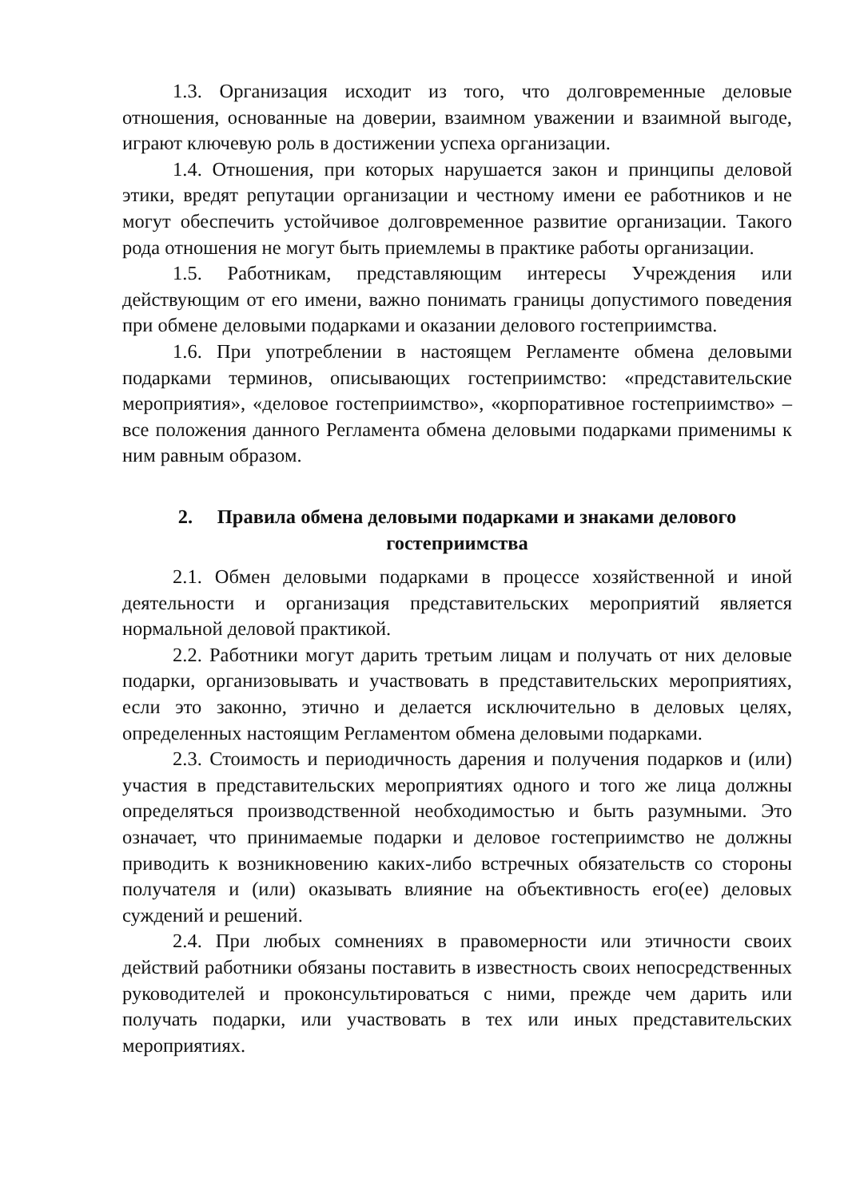1.3. Организация исходит из того, что долговременные деловые отношения, основанные на доверии, взаимном уважении и взаимной выгоде, играют ключевую роль в достижении успеха организации.
1.4. Отношения, при которых нарушается закон и принципы деловой этики, вредят репутации организации и честному имени ее работников и не могут обеспечить устойчивое долговременное развитие организации. Такого рода отношения не могут быть приемлемы в практике работы организации.
1.5. Работникам, представляющим интересы Учреждения или действующим от его имени, важно понимать границы допустимого поведения при обмене деловыми подарками и оказании делового гостеприимства.
1.6. При употреблении в настоящем Регламенте обмена деловыми подарками терминов, описывающих гостеприимство: «представительские мероприятия», «деловое гостеприимство», «корпоративное гостеприимство» – все положения данного Регламента обмена деловыми подарками применимы к ним равным образом.
2. Правила обмена деловыми подарками и знаками делового гостеприимства
2.1. Обмен деловыми подарками в процессе хозяйственной и иной деятельности и организация представительских мероприятий является нормальной деловой практикой.
2.2. Работники могут дарить третьим лицам и получать от них деловые подарки, организовывать и участвовать в представительских мероприятиях, если это законно, этично и делается исключительно в деловых целях, определенных настоящим Регламентом обмена деловыми подарками.
2.3. Стоимость и периодичность дарения и получения подарков и (или) участия в представительских мероприятиях одного и того же лица должны определяться производственной необходимостью и быть разумными. Это означает, что принимаемые подарки и деловое гостеприимство не должны приводить к возникновению каких-либо встречных обязательств со стороны получателя и (или) оказывать влияние на объективность его(ее) деловых суждений и решений.
2.4. При любых сомнениях в правомерности или этичности своих действий работники обязаны поставить в известность своих непосредственных руководителей и проконсультироваться с ними, прежде чем дарить или получать подарки, или участвовать в тех или иных представительских мероприятиях.